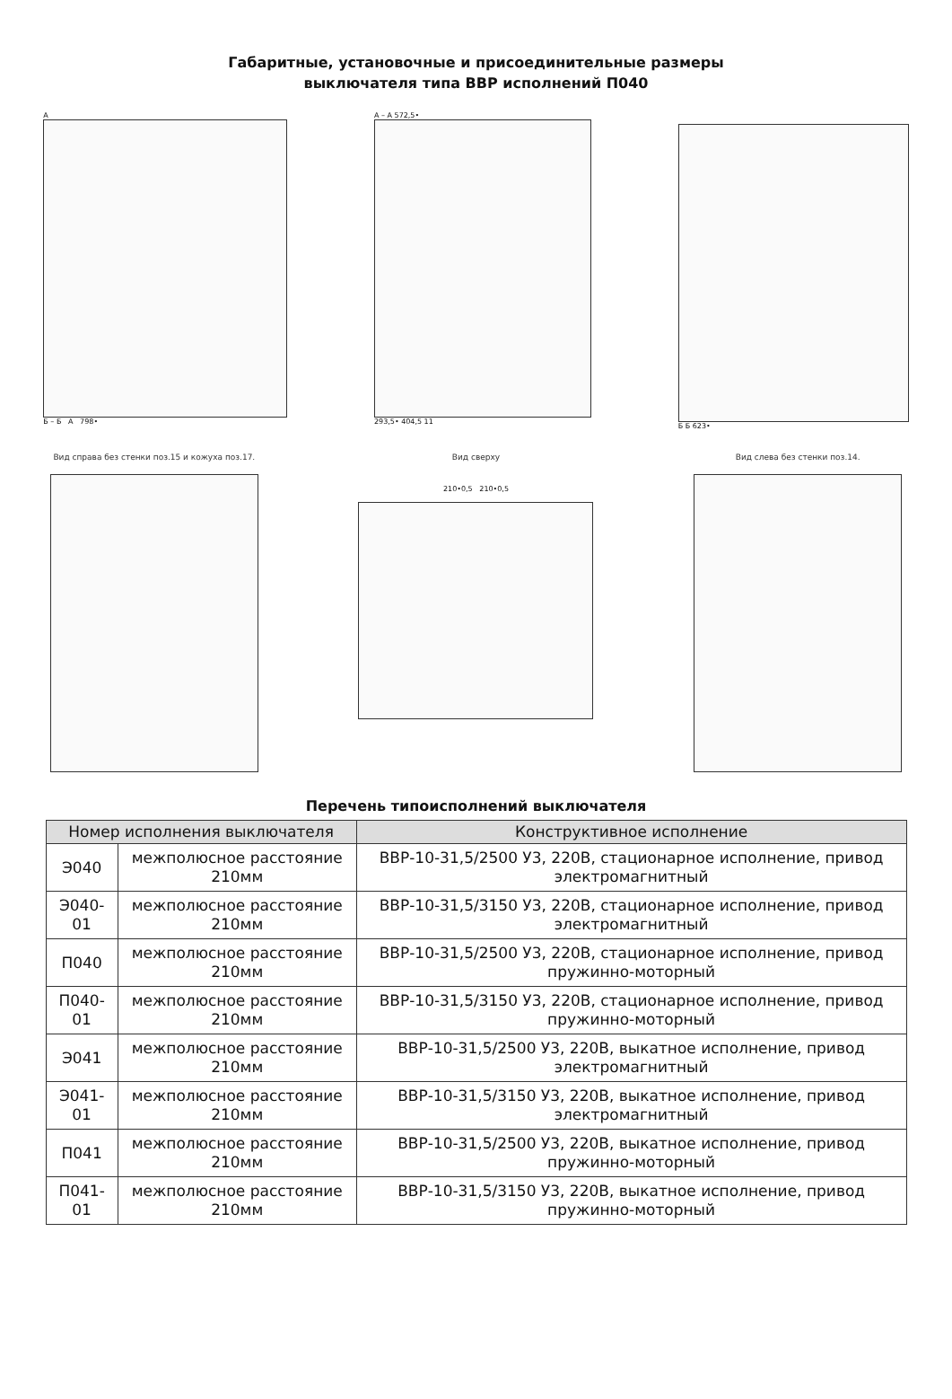Габаритные, установочные и присоединительные размеры
выключателя типа ВВР исполнений П040
А
Б – Б А 798•
А – А 572,5•
293,5• 404,5 11
Б Б 623•
Вид справа без стенки поз.15 и кожуха поз.17.
Вид сверху
210•0,5 210•0,5
Вид слева без стенки поз.14.
Перечень типоисполнений выключателя
| Номер исполнения выключателя | | Конструктивное исполнение |
| --- | --- | --- |
| Э040 | межполюсное расстояние 210мм | ВВР-10-31,5/2500 У3, 220В, стационарное исполнение, привод электромагнитный |
| Э040-01 | межполюсное расстояние 210мм | ВВР-10-31,5/3150 У3, 220В, стационарное исполнение, привод электромагнитный |
| П040 | межполюсное расстояние 210мм | ВВР-10-31,5/2500 У3, 220В, стационарное исполнение, привод пружинно-моторный |
| П040-01 | межполюсное расстояние 210мм | ВВР-10-31,5/3150 У3, 220В, стационарное исполнение, привод пружинно-моторный |
| Э041 | межполюсное расстояние 210мм | ВВР-10-31,5/2500 У3, 220В, выкатное исполнение, привод электромагнитный |
| Э041-01 | межполюсное расстояние 210мм | ВВР-10-31,5/3150 У3, 220В, выкатное исполнение, привод электромагнитный |
| П041 | межполюсное расстояние 210мм | ВВР-10-31,5/2500 У3, 220В, выкатное исполнение, привод пружинно-моторный |
| П041-01 | межполюсное расстояние 210мм | ВВР-10-31,5/3150 У3, 220В, выкатное исполнение, привод пружинно-моторный |